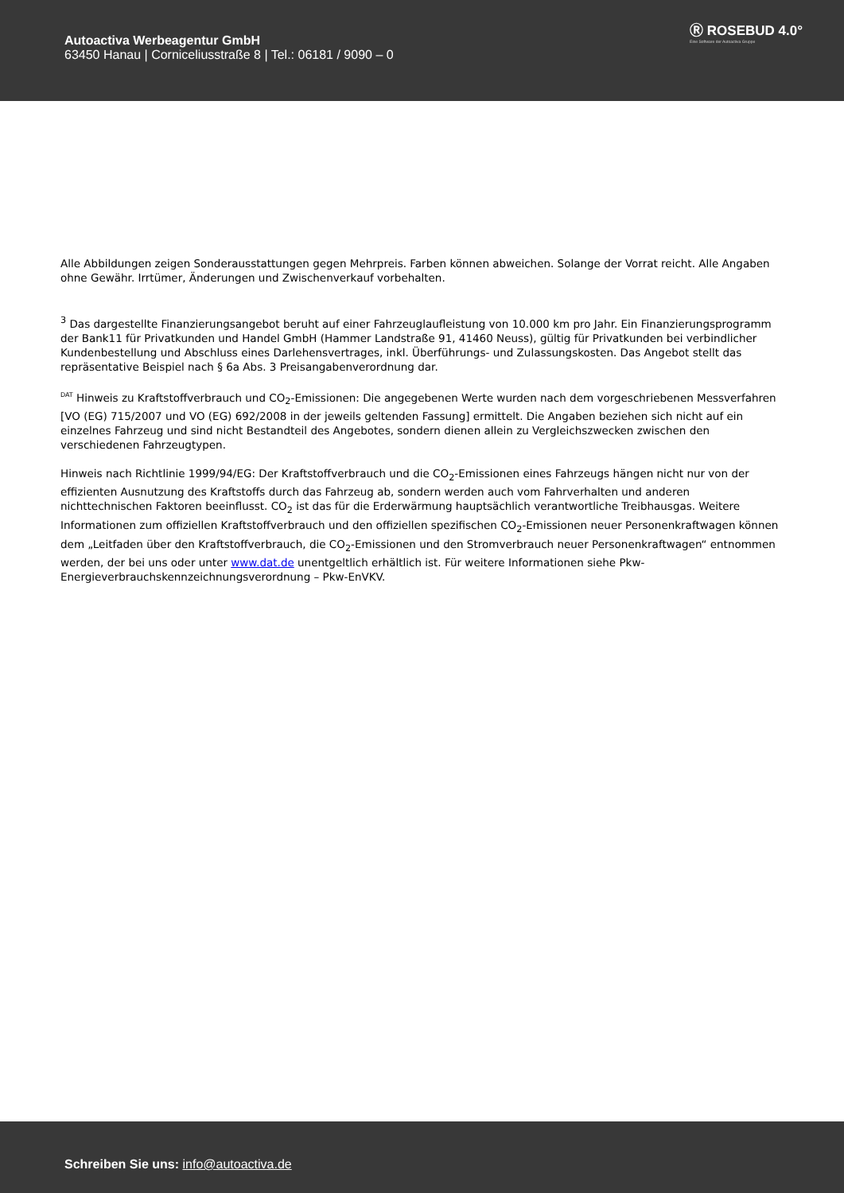Autoactiva Werbeagentur GmbH
63450 Hanau | Corniceliusstraße 8 | Tel.: 06181 / 9090 – 0
Ⓡ ROSEBUD 4.0°
Eine Software der Autoactiva Gruppe
Alle Abbildungen zeigen Sonderausstattungen gegen Mehrpreis. Farben können abweichen. Solange der Vorrat reicht. Alle Angaben ohne Gewähr. Irrtümer, Änderungen und Zwischenverkauf vorbehalten.
<sup>3</sup> Das dargestellte Finanzierungsangebot beruht auf einer Fahrzeuglaufleistung von 10.000 km pro Jahr. Ein Finanzierungsprogramm der Bank11 für Privatkunden und Handel GmbH (Hammer Landstraße 91, 41460 Neuss), gültig für Privatkunden bei verbindlicher Kundenbestellung und Abschluss eines Darlehensvertrages, inkl. Überführungs- und Zulassungskosten. Das Angebot stellt das repräsentative Beispiel nach § 6a Abs. 3 Preisangabenverordnung dar.
<sup>DAT</sup> Hinweis zu Kraftstoffverbrauch und CO<sub>2</sub>-Emissionen: Die angegebenen Werte wurden nach dem vorgeschriebenen Messverfahren [VO (EG) 715/2007 und VO (EG) 692/2008 in der jeweils geltenden Fassung] ermittelt. Die Angaben beziehen sich nicht auf ein einzelnes Fahrzeug und sind nicht Bestandteil des Angebotes, sondern dienen allein zu Vergleichszwecken zwischen den verschiedenen Fahrzeugtypen.
Hinweis nach Richtlinie 1999/94/EG: Der Kraftstoffverbrauch und die CO<sub>2</sub>-Emissionen eines Fahrzeugs hängen nicht nur von der effizienten Ausnutzung des Kraftstoffs durch das Fahrzeug ab, sondern werden auch vom Fahrverhalten und anderen nichttechnischen Faktoren beeinflusst. CO<sub>2</sub> ist das für die Erderwärmung hauptsächlich verantwortliche Treibhausgas. Weitere Informationen zum offiziellen Kraftstoffverbrauch und den offiziellen spezifischen CO<sub>2</sub>-Emissionen neuer Personenkraftwagen können dem „Leitfaden über den Kraftstoffverbrauch, die CO<sub>2</sub>-Emissionen und den Stromverbrauch neuer Personenkraftwagen“ entnommen werden, der bei uns oder unter www.dat.de unentgeltlich erhältlich ist. Für weitere Informationen siehe Pkw-Energieverbrauchskennzeichnungsverordnung – Pkw-EnVKV.
Schreiben Sie uns: info@autoactiva.de